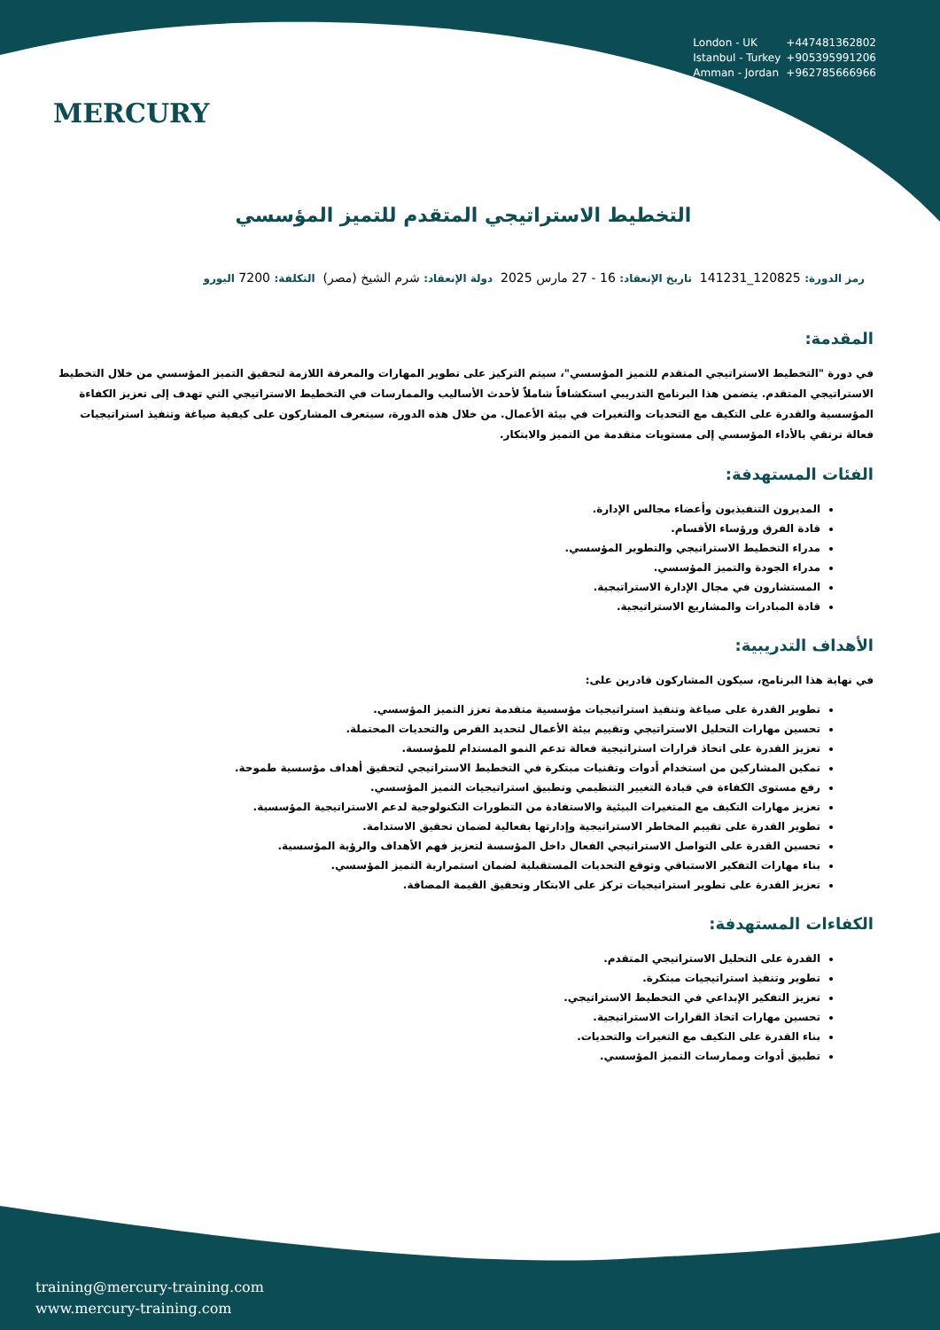MERCURY
London - UK +447481362802
Istanbul - Turkey +905395991206
Amman - Jordan +962785666966
التخطيط الاستراتيجي المتقدم للتميز المؤسسي
رمز الدورة: 120825_141231 تاريخ الإنعقاد: 16 - 27 مارس 2025 دولة الإنعقاد: شرم الشيخ (مصر) التكلفة: 7200 اليورو
المقدمة:
في دورة "التخطيط الاستراتيجي المتقدم للتميز المؤسسي"، سيتم التركيز على تطوير المهارات والمعرفة اللازمة لتحقيق التميز المؤسسي من خلال التخطيط الاستراتيجي المتقدم. يتضمن هذا البرنامج التدريبي استكشافاً شاملاً لأحدث الأساليب والممارسات في التخطيط الاستراتيجي التي تهدف إلى تعزيز الكفاءة المؤسسية والقدرة على التكيف مع التحديات والتغيرات في بيئة الأعمال. من خلال هذه الدورة، سيتعرف المشاركون على كيفية صياغة وتنفيذ استراتيجيات فعالة ترتقي بالأداء المؤسسي إلى مستويات متقدمة من التميز والابتكار.
الفئات المستهدفة:
المديرون التنفيذيون وأعضاء مجالس الإدارة.
قادة الفرق ورؤساء الأقسام.
مدراء التخطيط الاستراتيجي والتطوير المؤسسي.
مدراء الجودة والتميز المؤسسي.
المستشارون في مجال الإدارة الاستراتيجية.
قادة المبادرات والمشاريع الاستراتيجية.
الأهداف التدريبية:
في نهاية هذا البرنامج، سيكون المشاركون قادرين على:
تطوير القدرة على صياغة وتنفيذ استراتيجيات مؤسسية متقدمة تعزز التميز المؤسسي.
تحسين مهارات التحليل الاستراتيجي وتقييم بيئة الأعمال لتحديد الفرص والتحديات المحتملة.
تعزيز القدرة على اتخاذ قرارات استراتيجية فعالة تدعم النمو المستدام للمؤسسة.
تمكين المشاركين من استخدام أدوات وتقنيات مبتكرة في التخطيط الاستراتيجي لتحقيق أهداف مؤسسية طموحة.
رفع مستوى الكفاءة في قيادة التغيير التنظيمي وتطبيق استراتيجيات التميز المؤسسي.
تعزيز مهارات التكيف مع المتغيرات البيئية والاستفادة من التطورات التكنولوجية لدعم الاستراتيجية المؤسسية.
تطوير القدرة على تقييم المخاطر الاستراتيجية وإدارتها بفعالية لضمان تحقيق الاستدامة.
تحسين القدرة على التواصل الاستراتيجي الفعال داخل المؤسسة لتعزيز فهم الأهداف والرؤية المؤسسية.
بناء مهارات التفكير الاستباقي وتوقع التحديات المستقبلية لضمان استمرارية التميز المؤسسي.
تعزيز القدرة على تطوير استراتيجيات تركز على الابتكار وتحقيق القيمة المضافة.
الكفاءات المستهدفة:
القدرة على التحليل الاستراتيجي المتقدم.
تطوير وتنفيذ استراتيجيات مبتكرة.
تعزيز التفكير الإبداعي في التخطيط الاستراتيجي.
تحسين مهارات اتخاذ القرارات الاستراتيجية.
بناء القدرة على التكيف مع التغيرات والتحديات.
تطبيق أدوات وممارسات التميز المؤسسي.
training@mercury-training.com
www.mercury-training.com